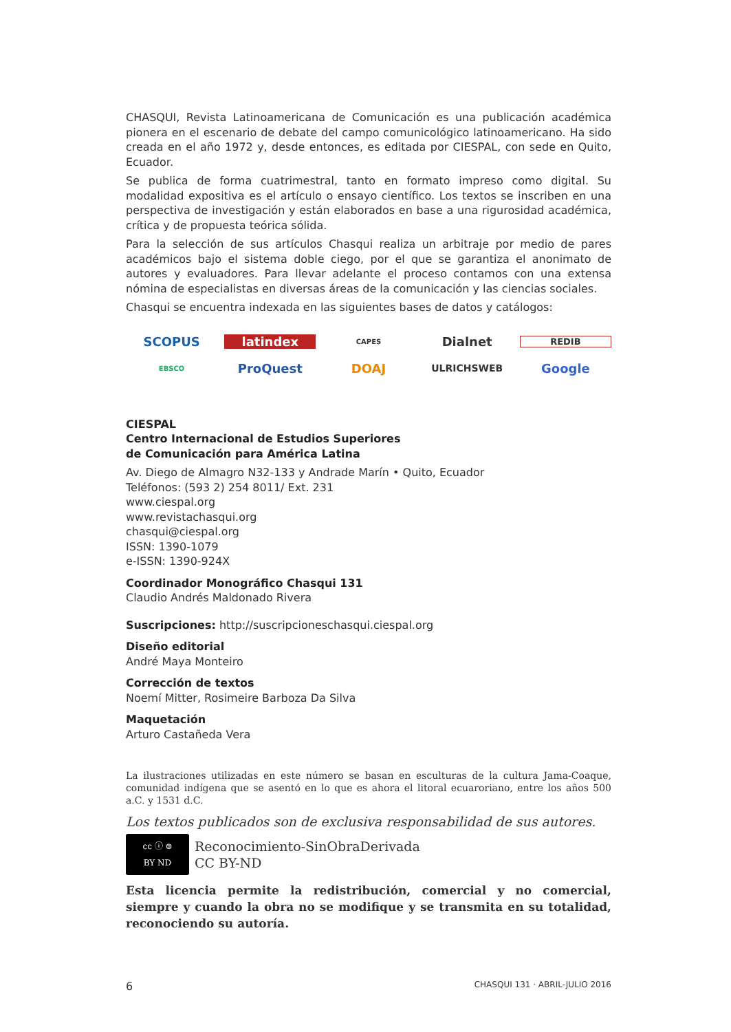CHASQUI, Revista Latinoamericana de Comunicación es una publicación académica pionera en el escenario de debate del campo comunicológico latinoamericano. Ha sido creada en el año 1972 y, desde entonces, es editada por CIESPAL, con sede en Quito, Ecuador.
Se publica de forma cuatrimestral, tanto en formato impreso como digital. Su modalidad expositiva es el artículo o ensayo científico. Los textos se inscriben en una perspectiva de investigación y están elaborados en base a una rigurosidad académica, crítica y de propuesta teórica sólida.
Para la selección de sus artículos Chasqui realiza un arbitraje por medio de pares académicos bajo el sistema doble ciego, por el que se garantiza el anonimato de autores y evaluadores. Para llevar adelante el proceso contamos con una extensa nómina de especialistas en diversas áreas de la comunicación y las ciencias sociales.
Chasqui se encuentra indexada en las siguientes bases de datos y catálogos:
SCOPUS latindex CAPES Dialnet REDIB EBSCO ProQuest DOAJ ULRICHSWEB Google
CIESPAL
Centro Internacional de Estudios Superiores
de Comunicación para América Latina
Av. Diego de Almagro N32-133 y Andrade Marín • Quito, Ecuador
Teléfonos: (593 2) 254 8011/ Ext. 231
www.ciespal.org
www.revistachasqui.org
chasqui@ciespal.org
ISSN: 1390-1079
e-ISSN: 1390-924X
Coordinador Monográfico Chasqui 131
Claudio Andrés Maldonado Rivera
Suscripciones: http://suscripcioneschasqui.ciespal.org
Diseño editorial
André Maya Monteiro
Corrección de textos
Noemí Mitter, Rosimeire Barboza Da Silva
Maquetación
Arturo Castañeda Vera
La ilustraciones utilizadas en este número se basan en esculturas de la cultura Jama-Coaque, comunidad indígena que se asentó en lo que es ahora el litoral ecuaroriano, entre los años 500 a.C. y 1531 d.C.
Los textos publicados son de exclusiva responsabilidad de sus autores.
cc ⓘ ⊜
BY ND
Reconocimiento-SinObraDerivada
CC BY-ND
Esta licencia permite la redistribución, comercial y no comercial, siempre y cuando la obra no se modifique y se transmita en su totalidad, reconociendo su autoría.
6 CHASQUI 131 · ABRIL-JULIO 2016